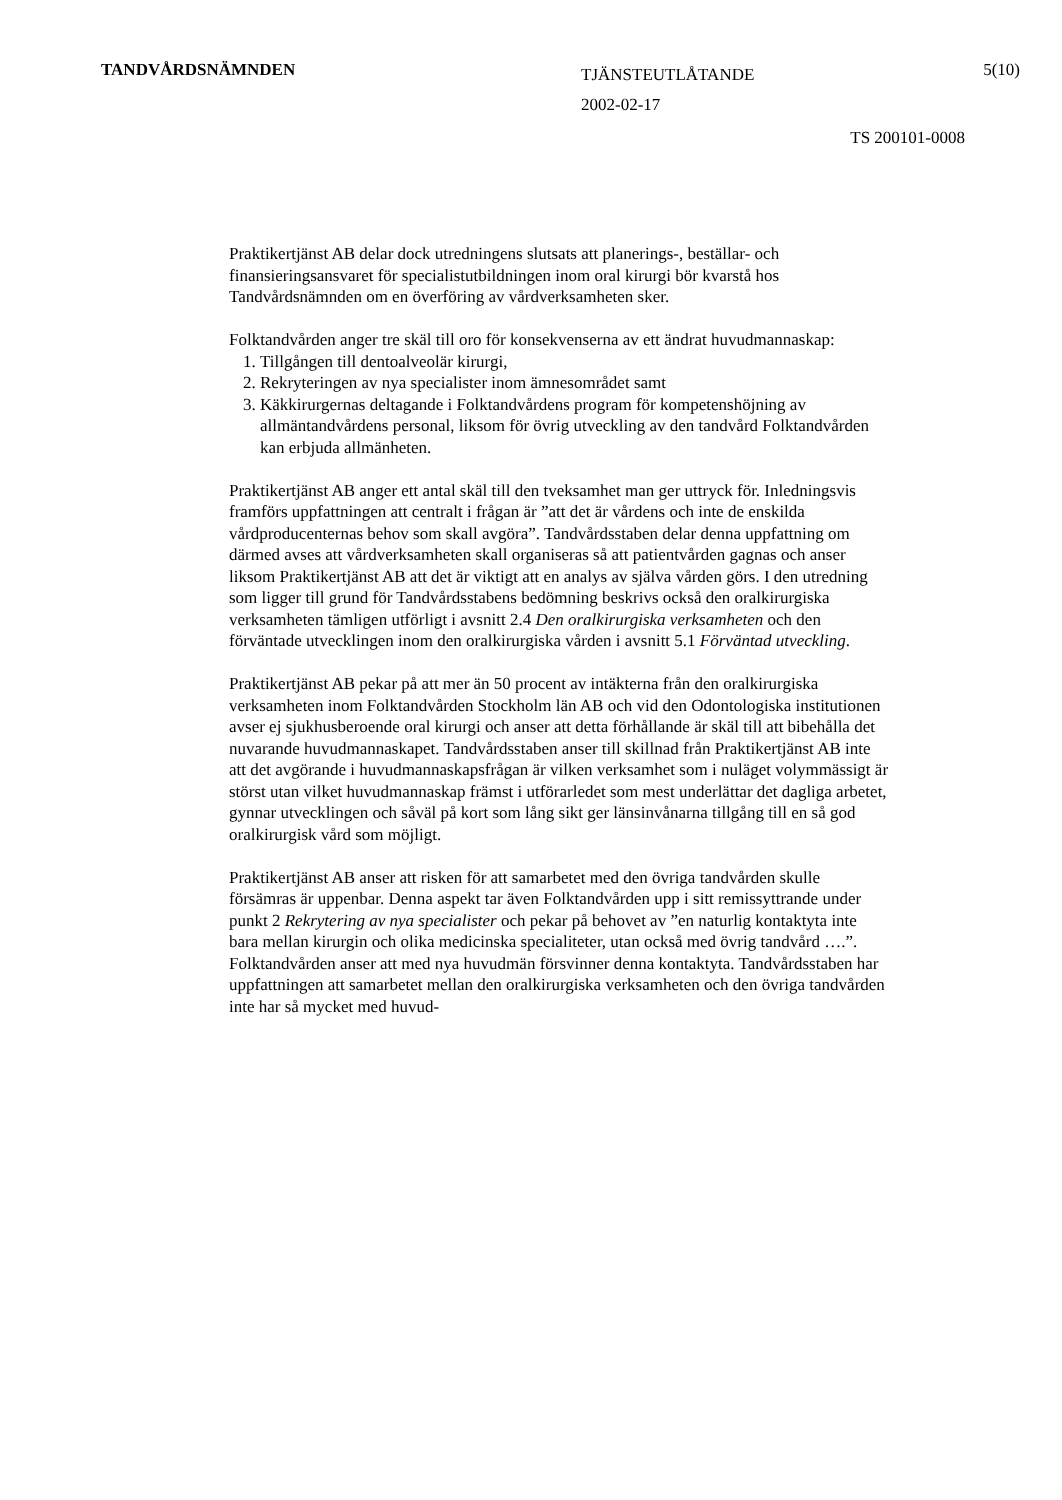TANDVÅRDSNÄMNDEN
TJÄNSTEUTLÅTANDE
2002-02-17
5(10)
TS 200101-0008
Praktikertjänst AB delar dock utredningens slutsats att planerings-, beställar- och finansieringsansvaret för specialistutbildningen inom oral kirurgi bör kvarstå hos Tandvårdsnämnden om en överföring av vårdverksamheten sker.
Folktandvården anger tre skäl till oro för konsekvenserna av ett ändrat huvudmannaskap:
1. Tillgången till dentoalveolär kirurgi,
2. Rekryteringen av nya specialister inom ämnesområdet samt
3. Käkkirurgernas deltagande i Folktandvårdens program för kompetenshöjning av allmäntandvårdens personal, liksom för övrig utveckling av den tandvård Folktandvården kan erbjuda allmänheten.
Praktikertjänst AB anger ett antal skäl till den tveksamhet man ger uttryck för. Inledningsvis framförs uppfattningen att centralt i frågan är ”att det är vårdens och inte de enskilda vårdproducenternas behov som skall avgöra”. Tandvårdsstaben delar denna uppfattning om därmed avses att vårdverksamheten skall organiseras så att patientvården gagnas och anser liksom Praktikertjänst AB att det är viktigt att en analys av själva vården görs. I den utredning som ligger till grund för Tandvårdsstabens bedömning beskrivs också den oralkirurgiska verksamheten tämligen utförligt i avsnitt 2.4 Den oralkirurgiska verksamheten och den förväntade utvecklingen inom den oralkirurgiska vården i avsnitt 5.1 Förväntad utveckling.
Praktikertjänst AB pekar på att mer än 50 procent av intäkterna från den oralkirurgiska verksamheten inom Folktandvården Stockholm län AB och vid den Odontologiska institutionen avser ej sjukhusberoende oral kirurgi och anser att detta förhållande är skäl till att bibehålla det nuvarande huvudmannaskapet. Tandvårdsstaben anser till skillnad från Praktikertjänst AB inte att det avgörande i huvudmannaskapsfrågan är vilken verksamhet som i nuläget volymmässigt är störst utan vilket huvudmannaskap främst i utförarledet som mest underlättar det dagliga arbetet, gynnar utvecklingen och såväl på kort som lång sikt ger länsinvånarna tillgång till en så god oralkirurgisk vård som möjligt.
Praktikertjänst AB anser att risken för att samarbetet med den övriga tandvården skulle försämras är uppenbar. Denna aspekt tar även Folktandvården upp i sitt remissyttrande under punkt 2 Rekrytering av nya specialister och pekar på behovet av ”en naturlig kontaktyta inte bara mellan kirurgin och olika medicinska specialiteter, utan också med övrig tandvård ….”. Folktandvården anser att med nya huvudmän försvinner denna kontaktyta. Tandvårdsstaben har uppfattningen att samarbetet mellan den oralkirurgiska verksamheten och den övriga tandvården inte har så mycket med huvud-